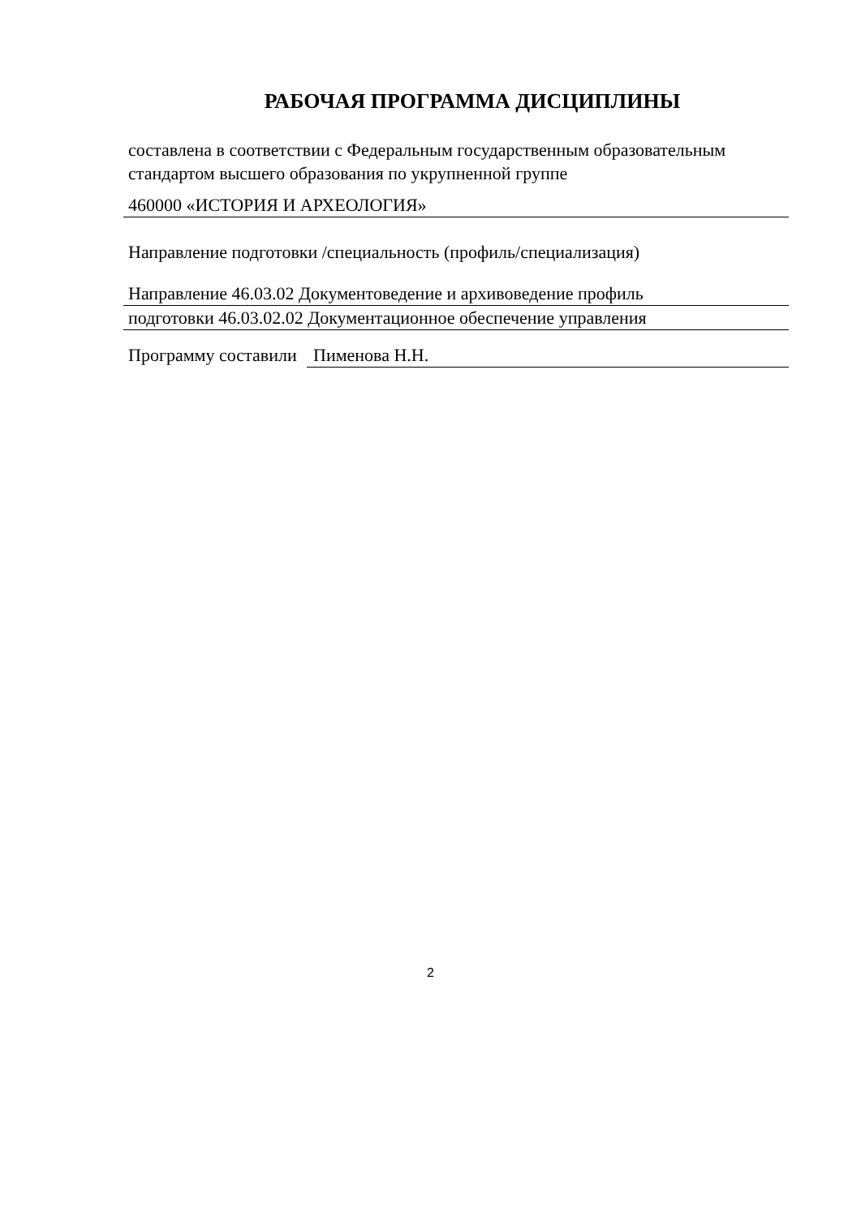РАБОЧАЯ ПРОГРАММА ДИСЦИПЛИНЫ
составлена в соответствии с Федеральным государственным образовательным стандартом высшего образования по укрупненной группе
460000 «ИСТОРИЯ И АРХЕОЛОГИЯ»
Направление подготовки /специальность (профиль/специализация)
Направление 46.03.02 Документоведение и архивоведение профиль
подготовки 46.03.02.02 Документационное обеспечение управления
Программу составили
Пименова Н.Н.
2